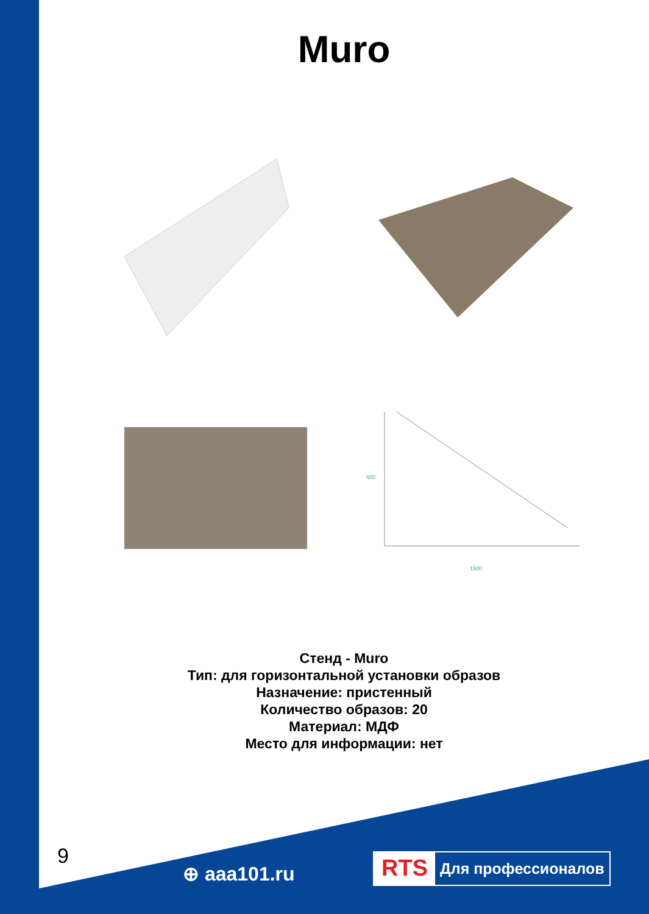Muro
600
1500
Стенд - Muro
Тип: для горизонтальной установки образов
Назначение: пристенный
Количество образов: 20
Материал: МДФ
Место для информации: нет
9
⊕ aaa101.ru
RTS Для профессионалов